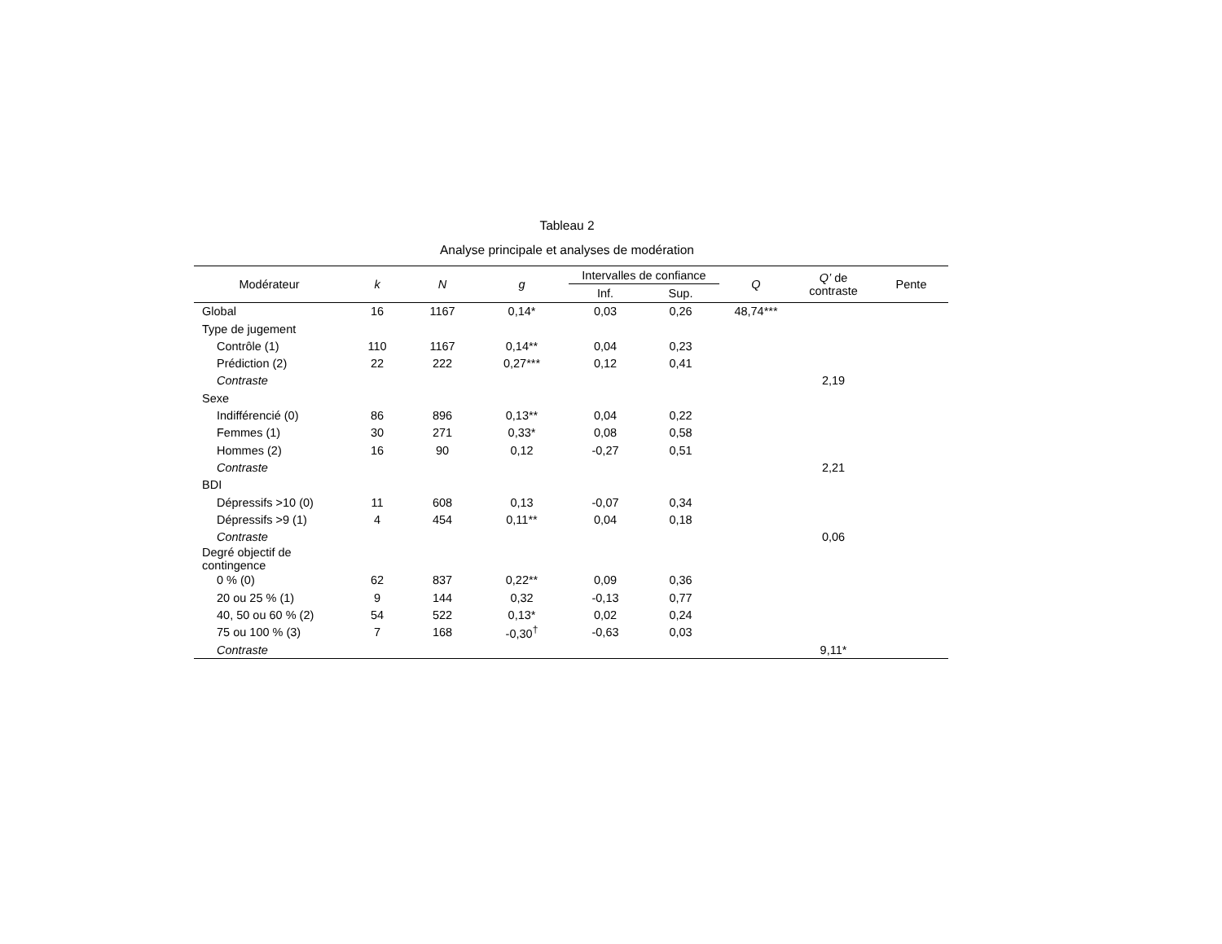Tableau 2
Analyse principale et analyses de modération
| Modérateur | k | N | g | Intervalles de confiance | | Q | Q’ de contraste | Pente |
| --- | --- | --- | --- | --- | --- | --- | --- | --- |
| | | | | Inf. | Sup. | | | |
| Global | 16 | 1167 | 0,14* | 0,03 | 0,26 | 48,74*** | | |
| Type de jugement | | | | | | | | |
| Contrôle (1) | 110 | 1167 | 0,14** | 0,04 | 0,23 | | | |
| Prédiction (2) | 22 | 222 | 0,27*** | 0,12 | 0,41 | | | |
| Contraste | | | | | | | 2,19 | |
| Sexe | | | | | | | | |
| Indifférencié (0) | 86 | 896 | 0,13** | 0,04 | 0,22 | | | |
| Femmes (1) | 30 | 271 | 0,33* | 0,08 | 0,58 | | | |
| Hommes (2) | 16 | 90 | 0,12 | -0,27 | 0,51 | | | |
| Contraste | | | | | | | 2,21 | |
| BDI | | | | | | | | |
| Dépressifs >10 (0) | 11 | 608 | 0,13 | -0,07 | 0,34 | | | |
| Dépressifs >9 (1) | 4 | 454 | 0,11** | 0,04 | 0,18 | | | |
| Contraste | | | | | | | 0,06 | |
| Degré objectif de contingence | | | | | | | | |
| 0 % (0) | 62 | 837 | 0,22** | 0,09 | 0,36 | | | |
| 20 ou 25 % (1) | 9 | 144 | 0,32 | -0,13 | 0,77 | | | |
| 40, 50 ou 60 % (2) | 54 | 522 | 0,13* | 0,02 | 0,24 | | | |
| 75 ou 100 % (3) | 7 | 168 | -0,30<sup>†</sup> | -0,63 | 0,03 | | | |
| Contraste | | | | | | | 9,11* | |